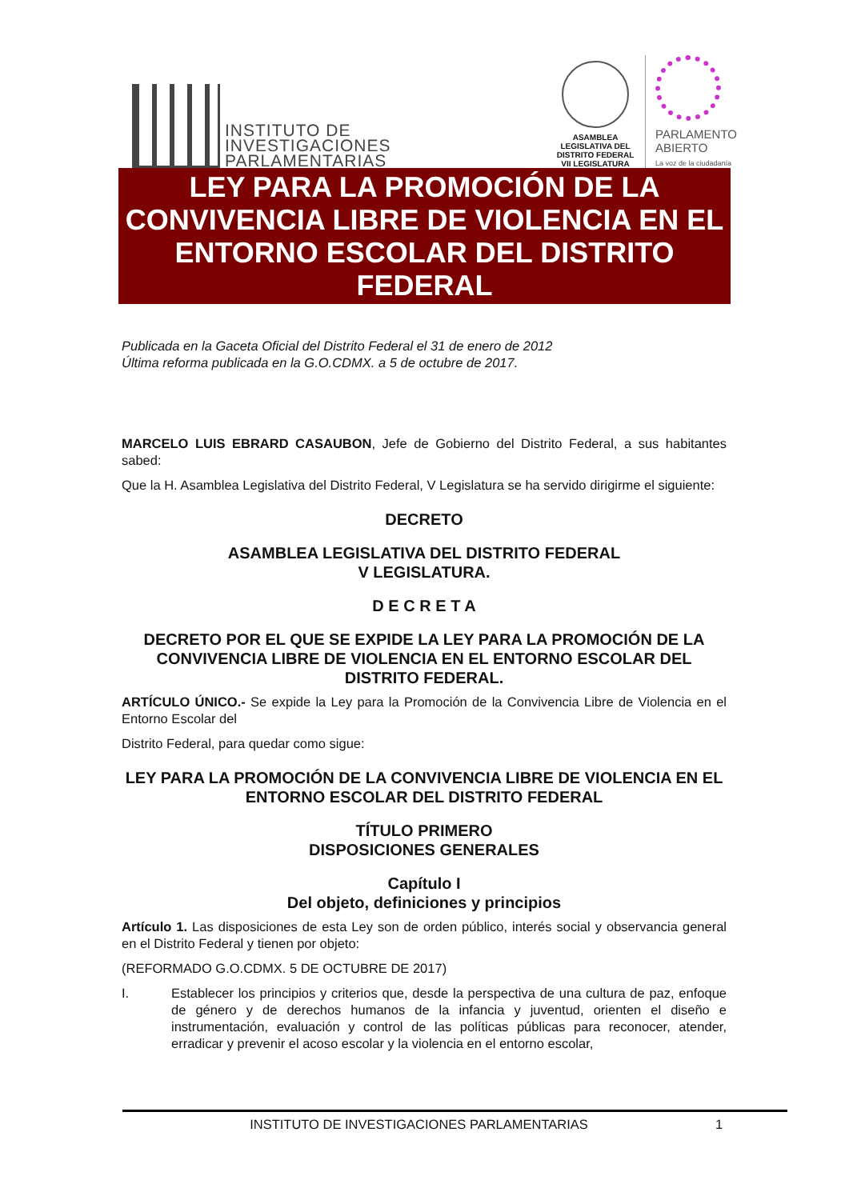INSTITUTO DE
INVESTIGACIONES
PARLAMENTARIAS
ASAMBLEA LEGISLATIVA DEL DISTRITO FEDERAL
VII LEGISLATURA
PARLAMENTO
ABIERTO
La voz de la ciudadanía
LEY PARA LA PROMOCIÓN DE LA CONVIVENCIA LIBRE DE VIOLENCIA EN EL ENTORNO ESCOLAR DEL DISTRITO FEDERAL
Publicada en la Gaceta Oficial del Distrito Federal el 31 de enero de 2012
Última reforma publicada en la G.O.CDMX. a 5 de octubre de 2017.
MARCELO LUIS EBRARD CASAUBON, Jefe de Gobierno del Distrito Federal, a sus habitantes sabed:
Que la H. Asamblea Legislativa del Distrito Federal, V Legislatura se ha servido dirigirme el siguiente:
DECRETO
ASAMBLEA LEGISLATIVA DEL DISTRITO FEDERAL
V LEGISLATURA.
D E C R E T A
DECRETO POR EL QUE SE EXPIDE LA LEY PARA LA PROMOCIÓN DE LA CONVIVENCIA LIBRE DE VIOLENCIA EN EL ENTORNO ESCOLAR DEL DISTRITO FEDERAL.
ARTÍCULO ÚNICO.- Se expide la Ley para la Promoción de la Convivencia Libre de Violencia en el Entorno Escolar del
Distrito Federal, para quedar como sigue:
LEY PARA LA PROMOCIÓN DE LA CONVIVENCIA LIBRE DE VIOLENCIA EN EL ENTORNO ESCOLAR DEL DISTRITO FEDERAL
TÍTULO PRIMERO
DISPOSICIONES GENERALES
Capítulo I
Del objeto, definiciones y principios
Artículo 1. Las disposiciones de esta Ley son de orden público, interés social y observancia general en el Distrito Federal y tienen por objeto:
(REFORMADO G.O.CDMX. 5 DE OCTUBRE DE 2017)
I. Establecer los principios y criterios que, desde la perspectiva de una cultura de paz, enfoque de género y de derechos humanos de la infancia y juventud, orienten el diseño e instrumentación, evaluación y control de las políticas públicas para reconocer, atender, erradicar y prevenir el acoso escolar y la violencia en el entorno escolar,
INSTITUTO DE INVESTIGACIONES PARLAMENTARIAS 1